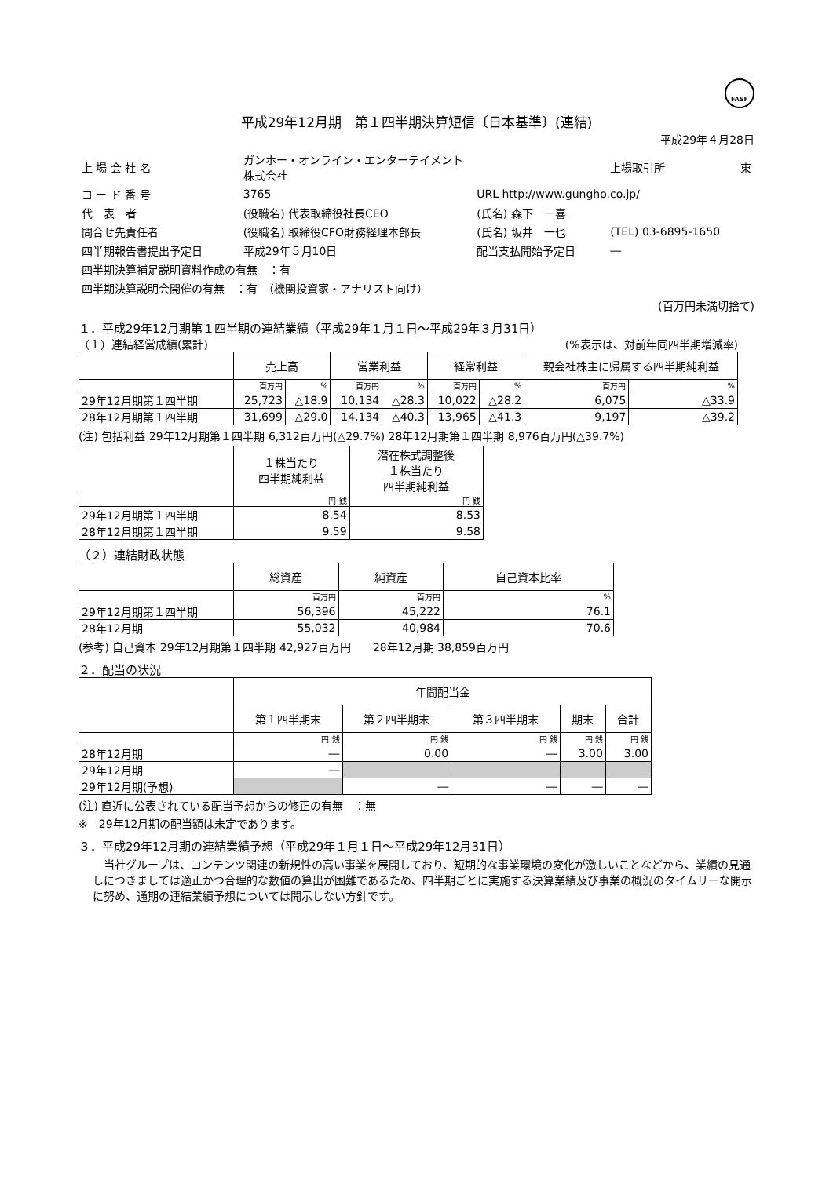FASF
平成29年12月期　第１四半期決算短信〔日本基準〕(連結)
平成29年４月28日
| 上 場 会 社 名 | ガンホー・オンライン・エンターテイメント 株式会社 | | 上場取引所 | 東 |
| コ ー ド 番 号 | 3765 | URL http://www.gungho.co.jp/ | | |
| 代 表 者 | (役職名) 代表取締役社長CEO | (氏名) 森下 一喜 | | |
| 問合せ先責任者 | (役職名) 取締役CFO財務経理本部長 | (氏名) 坂井 一也 | (TEL) 03-6895-1650 | |
| 四半期報告書提出予定日 | 平成29年５月10日 | 配当支払開始予定日 | ― | |
| 四半期決算補足説明資料作成の有無 ：有 | | | | |
| 四半期決算説明会開催の有無 ：有 （機関投資家・アナリスト向け） | | | | |
(百万円未満切捨て)
１．平成29年12月期第１四半期の連結業績（平成29年１月１日～平成29年３月31日）
（１）連結経営成績(累計) (%表示は、対前年同四半期増減率)
| | 売上高 | | 営業利益 | | 経常利益 | | 親会社株主に帰属する四半期純利益 | |
| --- | --- | --- | --- | --- | --- | --- | --- | --- |
| | 百万円 | % | 百万円 | % | 百万円 | % | 百万円 | % |
| 29年12月期第１四半期 | 25,723 | △18.9 | 10,134 | △28.3 | 10,022 | △28.2 | 6,075 | △33.9 |
| 28年12月期第１四半期 | 31,699 | △29.0 | 14,134 | △40.3 | 13,965 | △41.3 | 9,197 | △39.2 |
(注) 包括利益 29年12月期第１四半期 6,312百万円(△29.7%) 28年12月期第１四半期 8,976百万円(△39.7%)
| | １株当たり 四半期純利益 | 潜在株式調整後 １株当たり 四半期純利益 |
| --- | --- | --- |
| | 円 銭 | 円 銭 |
| 29年12月期第１四半期 | 8.54 | 8.53 |
| 28年12月期第１四半期 | 9.59 | 9.58 |
（２）連結財政状態
| | 総資産 | 純資産 | 自己資本比率 |
| --- | --- | --- | --- |
| | 百万円 | 百万円 | % |
| 29年12月期第１四半期 | 56,396 | 45,222 | 76.1 |
| 28年12月期 | 55,032 | 40,984 | 70.6 |
(参考) 自己資本 29年12月期第１四半期 42,927百万円　　28年12月期 38,859百万円
２．配当の状況
| | 年間配当金 | | | | |
| --- | --- | --- | --- | --- | --- |
| | 第１四半期末 | 第２四半期末 | 第３四半期末 | 期末 | 合計 |
| | 円 銭 | 円 銭 | 円 銭 | 円 銭 | 円 銭 |
| 28年12月期 | ― | 0.00 | ― | 3.00 | 3.00 |
| 29年12月期 | ― | | | | |
| 29年12月期(予想) | | ― | ― | ― | ― |
(注) 直近に公表されている配当予想からの修正の有無　：無
※　29年12月期の配当額は未定であります。
３．平成29年12月期の連結業績予想（平成29年１月１日～平成29年12月31日）
当社グループは、コンテンツ関連の新規性の高い事業を展開しており、短期的な事業環境の変化が激しいことなどから、業績の見通しにつきましては適正かつ合理的な数値の算出が困難であるため、四半期ごとに実施する決算業績及び事業の概況のタイムリーな開示に努め、通期の連結業績予想については開示しない方針です。